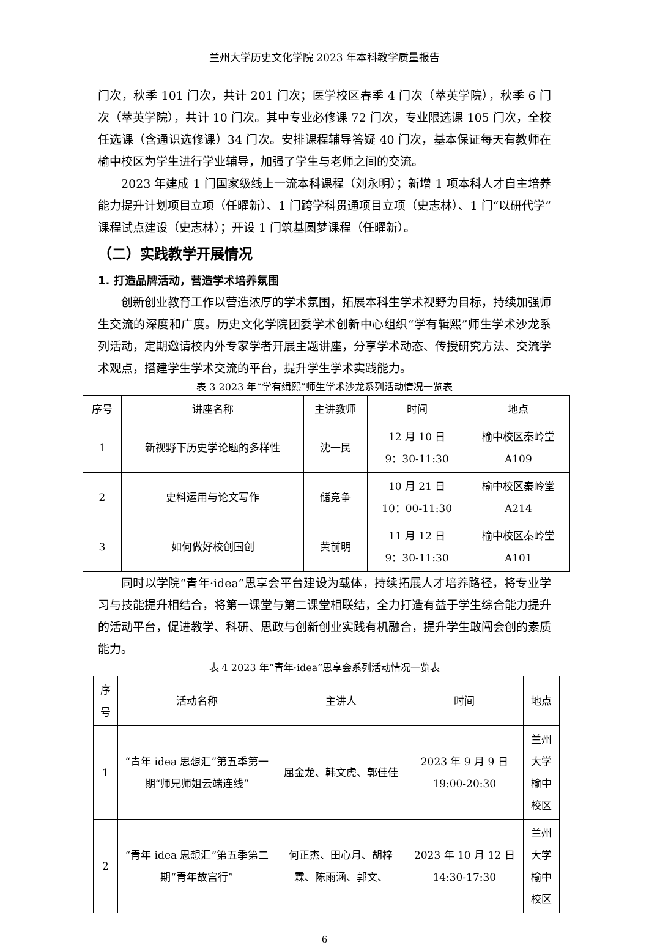兰州大学历史文化学院 2023 年本科教学质量报告
门次，秋季 101 门次，共计 201 门次；医学校区春季 4 门次（萃英学院），秋季 6 门次（萃英学院），共计 10 门次。其中专业必修课 72 门次，专业限选课 105 门次，全校任选课（含通识选修课）34 门次。安排课程辅导答疑 40 门次，基本保证每天有教师在榆中校区为学生进行学业辅导，加强了学生与老师之间的交流。
2023 年建成 1 门国家级线上一流本科课程（刘永明）；新增 1 项本科人才自主培养能力提升计划项目立项（任曜新）、1 门跨学科贯通项目立项（史志林）、1 门“以研代学”课程试点建设（史志林）；开设 1 门筑基圆梦课程（任曜新）。
（二）实践教学开展情况
1. 打造品牌活动，营造学术培养氛围
创新创业教育工作以营造浓厚的学术氛围，拓展本科生学术视野为目标，持续加强师生交流的深度和广度。历史文化学院团委学术创新中心组织“学有辑熙”师生学术沙龙系列活动，定期邀请校内外专家学者开展主题讲座，分享学术动态、传授研究方法、交流学术观点，搭建学生学术交流的平台，提升学生学术实践能力。
表 3 2023 年“学有缉熙”师生学术沙龙系列活动情况一览表
| 序号 | 讲座名称 | 主讲教师 | 时间 | 地点 |
| --- | --- | --- | --- | --- |
| 1 | 新视野下历史学论题的多样性 | 沈一民 | 12 月 10 日 9：30-11:30 | 榆中校区秦岭堂 A109 |
| 2 | 史料运用与论文写作 | 储竞争 | 10 月 21 日 10：00-11:30 | 榆中校区秦岭堂 A214 |
| 3 | 如何做好校创国创 | 黄前明 | 11 月 12 日 9：30-11:30 | 榆中校区秦岭堂 A101 |
同时以学院“青年·idea”思享会平台建设为载体，持续拓展人才培养路径，将专业学习与技能提升相结合，将第一课堂与第二课堂相联结，全力打造有益于学生综合能力提升的活动平台，促进教学、科研、思政与创新创业实践有机融合，提升学生敢闯会创的素质能力。
表 4 2023 年“青年·idea”思享会系列活动情况一览表
| 序号 | 活动名称 | 主讲人 | 时间 | 地点 |
| --- | --- | --- | --- | --- |
| 1 | “青年 idea 思想汇”第五季第一期“师兄师姐云端连线” | 屈金龙、韩文虎、郭佳佳 | 2023 年 9 月 9 日 19:00-20:30 | 兰州大学 榆中校区 |
| 2 | “青年 idea 思想汇”第五季第二期“青年故宫行” | 何正杰、田心月、胡梓霖、陈雨涵、郭文、 | 2023 年 10 月 12 日 14:30-17:30 | 兰州大学 榆中校区 |
6